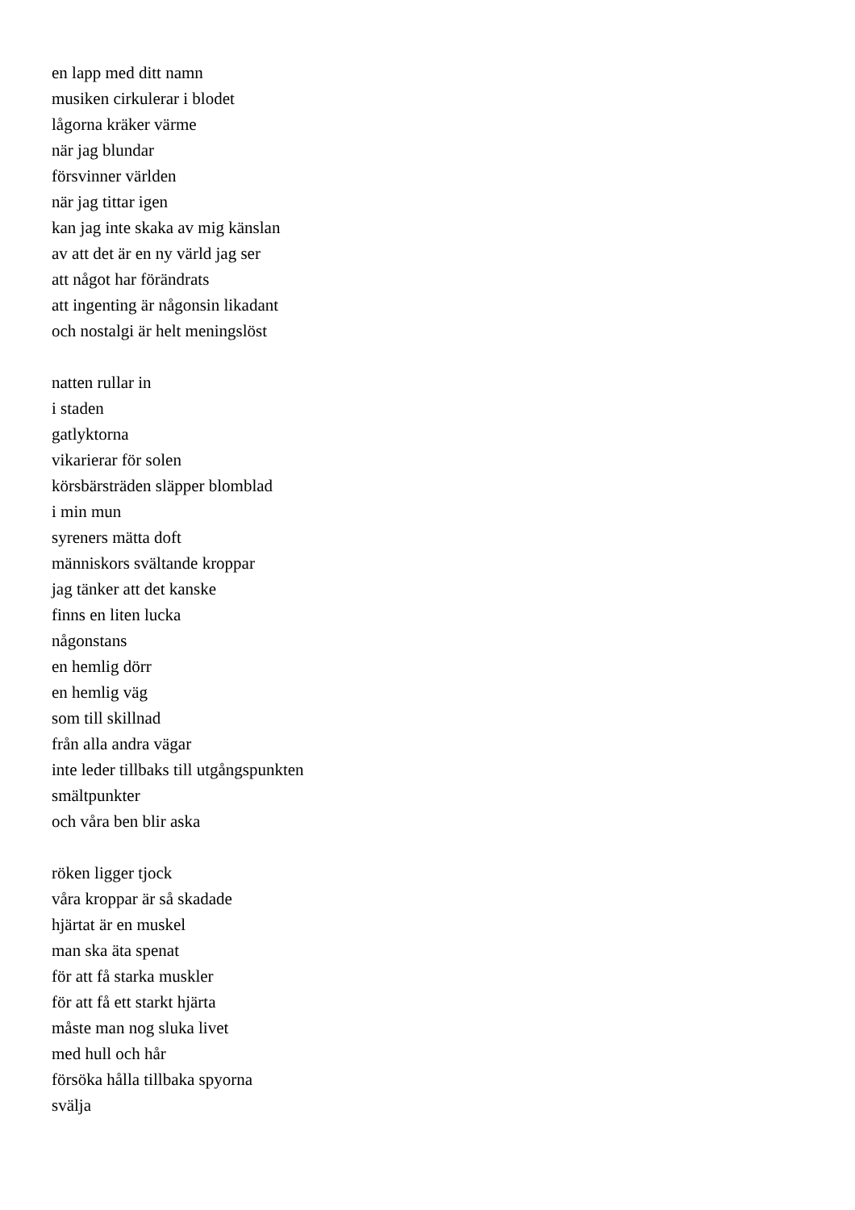en lapp med ditt namn
musiken cirkulerar i blodet
lågorna kräker värme
när jag blundar
försvinner världen
när jag tittar igen
kan jag inte skaka av mig känslan
av att det är en ny värld jag ser
att något har förändrats
att ingenting är någonsin likadant
och nostalgi är helt meningslöst
natten rullar in
i staden
gatlyktorna
vikarierar för solen
körsbärsträden släpper blomblad
i min mun
syreners mätta doft
människors svältande kroppar
jag tänker att det kanske
finns en liten lucka
någonstans
en hemlig dörr
en hemlig väg
som till skillnad
från alla andra vägar
inte leder tillbaks till utgångspunkten
smältpunkter
och våra ben blir aska
röken ligger tjock
våra kroppar är så skadade
hjärtat är en muskel
man ska äta spenat
för att få starka muskler
för att få ett starkt hjärta
måste man nog sluka livet
med hull och hår
försöka hålla tillbaka spyorna
svälja